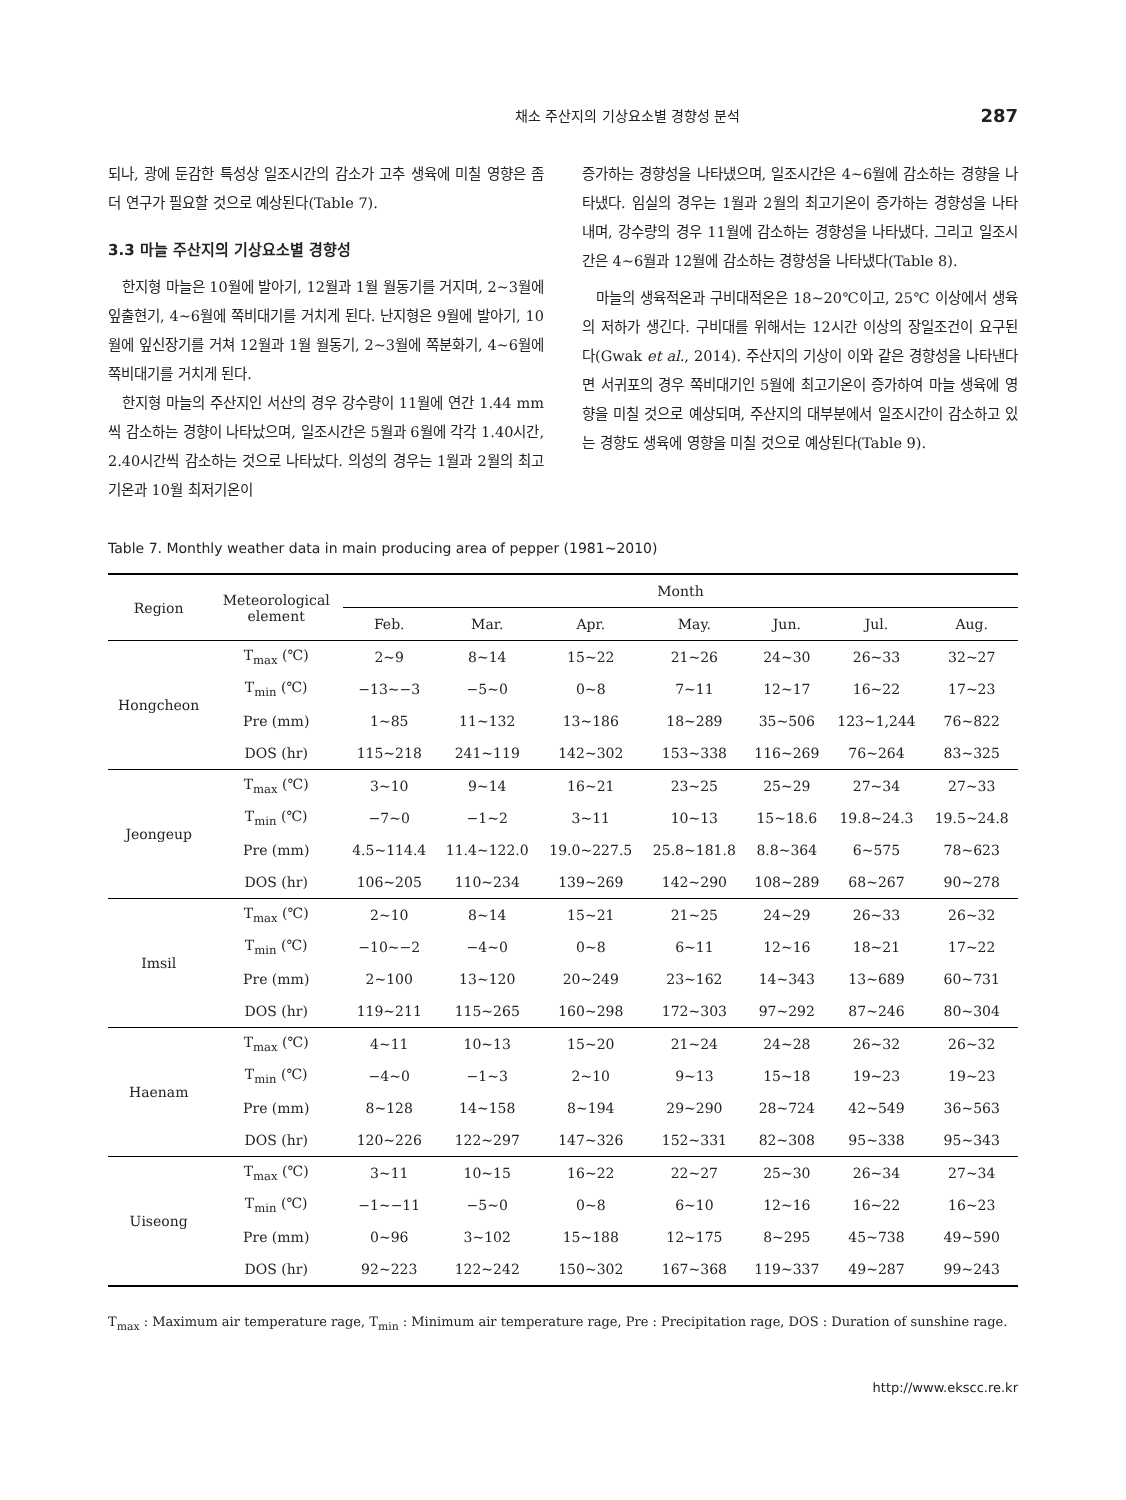채소 주산지의 기상요소별 경향성 분석 287
되나, 광에 둔감한 특성상 일조시간의 감소가 고추 생육에 미칠 영향은 좀 더 연구가 필요할 것으로 예상된다(Table 7).
3.3 마늘 주산지의 기상요소별 경향성
한지형 마늘은 10월에 발아기, 12월과 1월 월동기를 거지며, 2~3월에 잎출현기, 4~6월에 쪽비대기를 거치게 된다. 난지형은 9월에 발아기, 10월에 잎신장기를 거쳐 12월과 1월 월동기, 2~3월에 쪽분화기, 4~6월에 쪽비대기를 거치게 된다.
한지형 마늘의 주산지인 서산의 경우 강수량이 11월에 연간 1.44 mm 씩 감소하는 경향이 나타났으며, 일조시간은 5월과 6월에 각각 1.40시간, 2.40시간씩 감소하는 것으로 나타났다. 의성의 경우는 1월과 2월의 최고기온과 10월 최저기온이
증가하는 경향성을 나타냈으며, 일조시간은 4~6월에 감소하는 경향을 나타냈다. 임실의 경우는 1월과 2월의 최고기온이 증가하는 경향성을 나타내며, 강수량의 경우 11월에 감소하는 경향성을 나타냈다. 그리고 일조시간은 4~6월과 12월에 감소하는 경향성을 나타냈다(Table 8).
마늘의 생육적온과 구비대적온은 18~20℃이고, 25℃ 이상에서 생육의 저하가 생긴다. 구비대를 위해서는 12시간 이상의 장일조건이 요구된다(Gwak et al., 2014). 주산지의 기상이 이와 같은 경향성을 나타낸다면 서귀포의 경우 쪽비대기인 5월에 최고기온이 증가하여 마늘 생육에 영향을 미칠 것으로 예상되며, 주산지의 대부분에서 일조시간이 감소하고 있는 경향도 생육에 영향을 미칠 것으로 예상된다(Table 9).
Table 7. Monthly weather data in main producing area of pepper (1981~2010)
| Region | Meteorological element | Month | | | | | | |
| --- | --- | --- | --- | --- | --- | --- | --- | --- |
| | | Feb. | Mar. | Apr. | May. | Jun. | Jul. | Aug. |
| Hongcheon | T<sub>max</sub> (℃) | 2~9 | 8~14 | 15~22 | 21~26 | 24~30 | 26~33 | 32~27 |
| | T<sub>min</sub> (℃) | −13~−3 | −5~0 | 0~8 | 7~11 | 12~17 | 16~22 | 17~23 |
| | Pre (mm) | 1~85 | 11~132 | 13~186 | 18~289 | 35~506 | 123~1,244 | 76~822 |
| | DOS (hr) | 115~218 | 241~119 | 142~302 | 153~338 | 116~269 | 76~264 | 83~325 |
| Jeongeup | T<sub>max</sub> (℃) | 3~10 | 9~14 | 16~21 | 23~25 | 25~29 | 27~34 | 27~33 |
| | T<sub>min</sub> (℃) | −7~0 | −1~2 | 3~11 | 10~13 | 15~18.6 | 19.8~24.3 | 19.5~24.8 |
| | Pre (mm) | 4.5~114.4 | 11.4~122.0 | 19.0~227.5 | 25.8~181.8 | 8.8~364 | 6~575 | 78~623 |
| | DOS (hr) | 106~205 | 110~234 | 139~269 | 142~290 | 108~289 | 68~267 | 90~278 |
| Imsil | T<sub>max</sub> (℃) | 2~10 | 8~14 | 15~21 | 21~25 | 24~29 | 26~33 | 26~32 |
| | T<sub>min</sub> (℃) | −10~−2 | −4~0 | 0~8 | 6~11 | 12~16 | 18~21 | 17~22 |
| | Pre (mm) | 2~100 | 13~120 | 20~249 | 23~162 | 14~343 | 13~689 | 60~731 |
| | DOS (hr) | 119~211 | 115~265 | 160~298 | 172~303 | 97~292 | 87~246 | 80~304 |
| Haenam | T<sub>max</sub> (℃) | 4~11 | 10~13 | 15~20 | 21~24 | 24~28 | 26~32 | 26~32 |
| | T<sub>min</sub> (℃) | −4~0 | −1~3 | 2~10 | 9~13 | 15~18 | 19~23 | 19~23 |
| | Pre (mm) | 8~128 | 14~158 | 8~194 | 29~290 | 28~724 | 42~549 | 36~563 |
| | DOS (hr) | 120~226 | 122~297 | 147~326 | 152~331 | 82~308 | 95~338 | 95~343 |
| Uiseong | T<sub>max</sub> (℃) | 3~11 | 10~15 | 16~22 | 22~27 | 25~30 | 26~34 | 27~34 |
| | T<sub>min</sub> (℃) | −1~−11 | −5~0 | 0~8 | 6~10 | 12~16 | 16~22 | 16~23 |
| | Pre (mm) | 0~96 | 3~102 | 15~188 | 12~175 | 8~295 | 45~738 | 49~590 |
| | DOS (hr) | 92~223 | 122~242 | 150~302 | 167~368 | 119~337 | 49~287 | 99~243 |
T<sub>max</sub> : Maximum air temperature rage, T<sub>min</sub> : Minimum air temperature rage, Pre : Precipitation rage, DOS : Duration of sunshine rage.
http://www.ekscc.re.kr